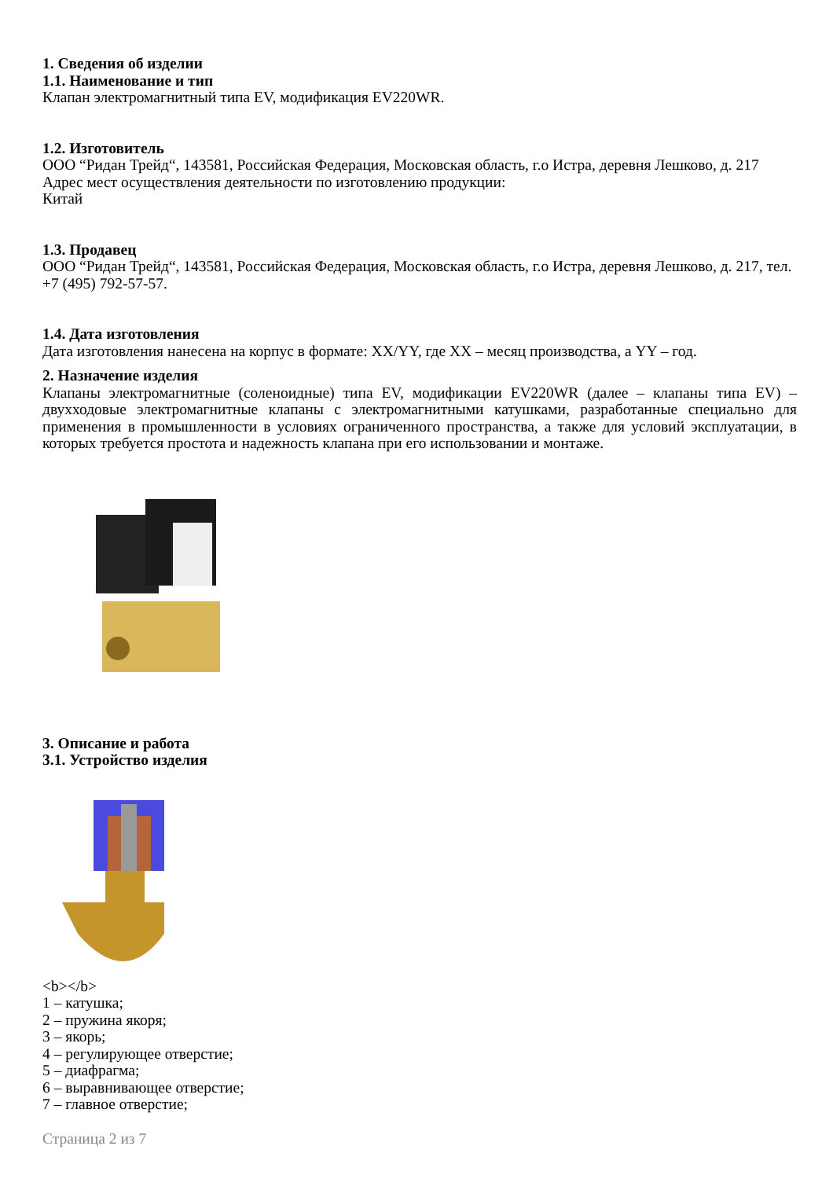1. Сведения об изделии
1.1. Наименование и тип
Клапан электромагнитный типа EV, модификация EV220WR.
1.2. Изготовитель
ООО “Ридан Трейд“, 143581, Российская Федерация, Московская область, г.о Истра, деревня Лешково, д. 217
Адрес мест осуществления деятельности по изготовлению продукции:
Китай
1.3. Продавец
ООО “Ридан Трейд“, 143581, Российская Федерация, Московская область, г.о Истра, деревня Лешково, д. 217, тел. +7 (495) 792-57-57.
1.4. Дата изготовления
Дата изготовления нанесена на корпус в формате: XX/YY, где XX – месяц производства, а YY – год.
2. Назначение изделия
Клапаны электромагнитные (соленоидные) типа EV, модификации EV220WR (далее – клапаны типа EV) – двухходовые электромагнитные клапаны с электромагнитными катушками, разработанные специально для применения в промышленности в условиях ограниченного пространства, а также для условий эксплуатации, в которых требуется простота и надежность клапана при его использовании и монтаже.
3. Описание и работа
3.1. Устройство изделия
<b></b>
1 – катушка;
2 – пружина якоря;
3 – якорь;
4 – регулирующее отверстие;
5 – диафрагма;
6 – выравнивающее отверстие;
7 – главное отверстие;
Страница 2 из 7